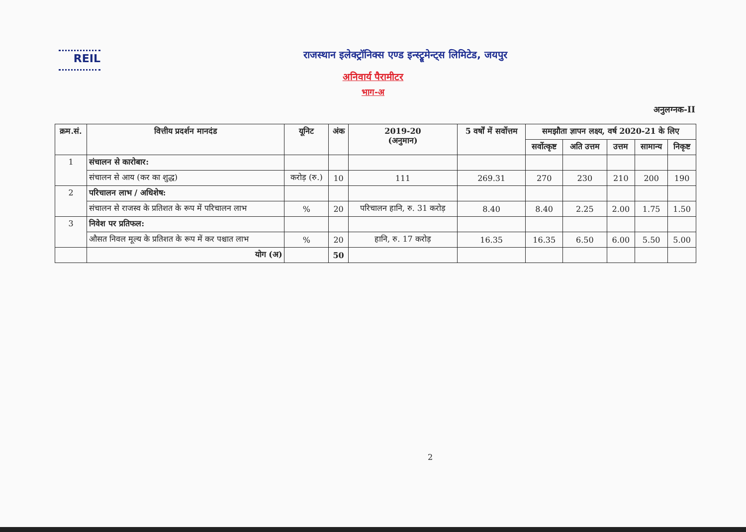REIL
राजस्थान इलेक्ट्रॉनिक्स एण्ड इन्स्ट्रूमेन्ट्स लिमिटेड, जयपुर
अनिवार्य पैरामीटर
भाग-अ
अनुलग्नक-II
| क्रम.सं. | वित्तीय प्रदर्शन मानदंड | यूनिट | अंक | 2019-20 (अनुमान) | 5 वर्षों में सर्वोत्तम | समझौता ज्ञापन लक्ष्य, वर्ष 2020-21 के लिए | | | | |
| --- | --- | --- | --- | --- | --- | --- | --- | --- | --- | --- |
| | | | | | | सर्वोत्कृष्ट | अति उत्तम | उत्तम | सामान्य | निकृष्ट |
| 1 | संचालन से कारोबार: | | | | | | | | | |
| | संचालन से आय (कर का शुद्ध) | करोड़ (रु.) | 10 | 111 | 269.31 | 270 | 230 | 210 | 200 | 190 |
| 2 | परिचालन लाभ / अधिशेष: | | | | | | | | | |
| | संचालन से राजस्व के प्रतिशत के रूप में परिचालन लाभ | % | 20 | परिचालन हानि, रु. 31 करोड़ | 8.40 | 8.40 | 2.25 | 2.00 | 1.75 | 1.50 |
| 3 | निवेश पर प्रतिफल: | | | | | | | | | |
| | औसत निवल मूल्य के प्रतिशत के रूप में कर पश्चात लाभ | % | 20 | हानि, रु. 17 करोड़ | 16.35 | 16.35 | 6.50 | 6.00 | 5.50 | 5.00 |
| | योग (अ) | | 50 | | | | | | | |
2